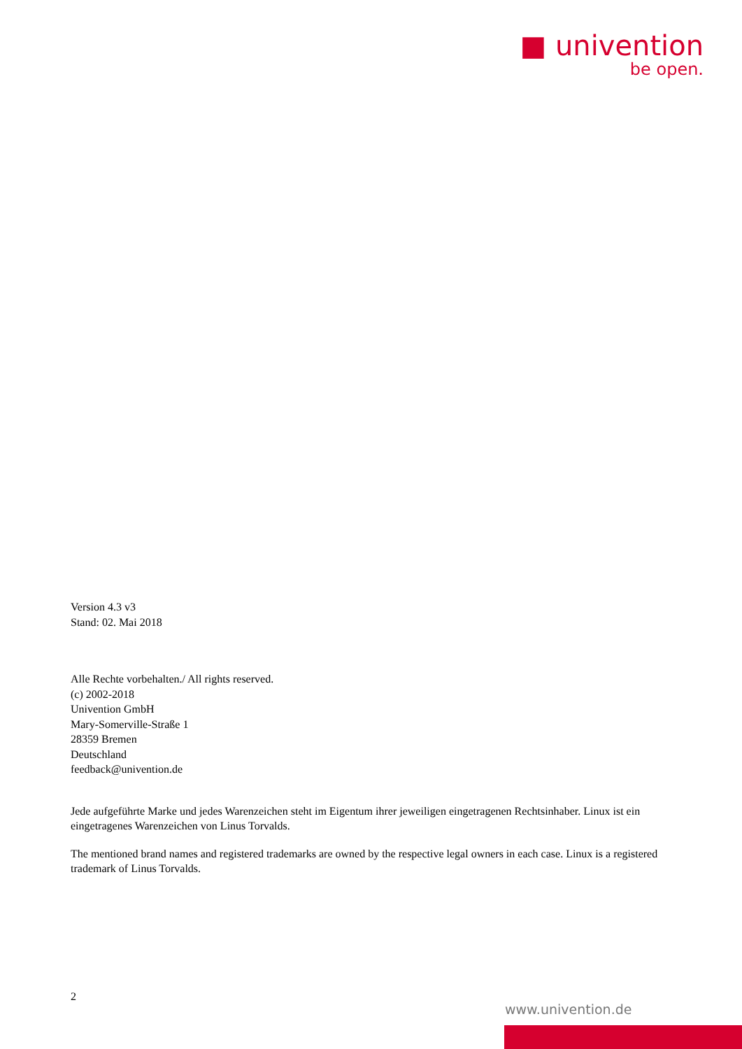■ univention
be open.
Version 4.3 v3
Stand: 02. Mai 2018
Alle Rechte vorbehalten./ All rights reserved.
(c) 2002-2018
Univention GmbH
Mary-Somerville-Straße 1
28359 Bremen
Deutschland
feedback@univention.de
Jede aufgeführte Marke und jedes Warenzeichen steht im Eigentum ihrer jeweiligen eingetragenen Rechtsinhaber. Linux ist ein eingetragenes Warenzeichen von Linus Torvalds.
The mentioned brand names and registered trademarks are owned by the respective legal owners in each case. Linux is a registered trademark of Linus Torvalds.
2
www.univention.de